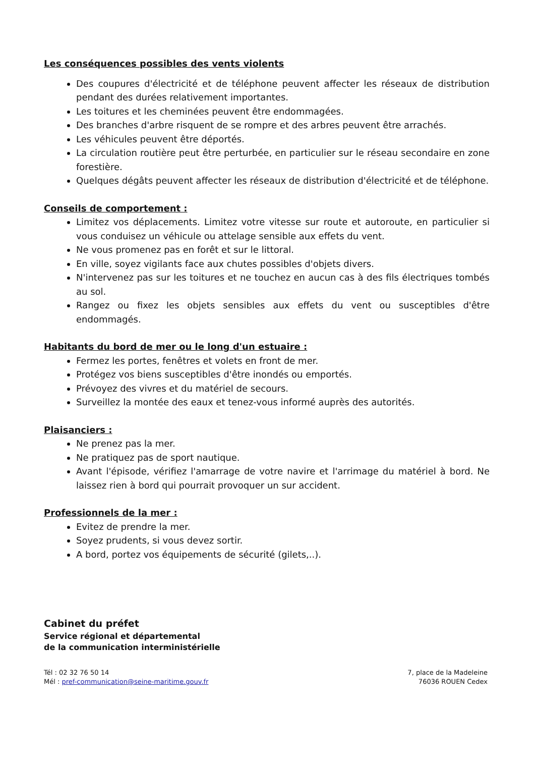Les conséquences possibles des vents violents
Des coupures d'électricité et de téléphone peuvent affecter les réseaux de distribution pendant des durées relativement importantes.
Les toitures et les cheminées peuvent être endommagées.
Des branches d'arbre risquent de se rompre et des arbres peuvent être arrachés.
Les véhicules peuvent être déportés.
La circulation routière peut être perturbée, en particulier sur le réseau secondaire en zone forestière.
Quelques dégâts peuvent affecter les réseaux de distribution d'électricité et de téléphone.
Conseils de comportement :
Limitez vos déplacements. Limitez votre vitesse sur route et autoroute, en particulier si vous conduisez un véhicule ou attelage sensible aux effets du vent.
Ne vous promenez pas en forêt et sur le littoral.
En ville, soyez vigilants face aux chutes possibles d'objets divers.
N'intervenez pas sur les toitures et ne touchez en aucun cas à des fils électriques tombés au sol.
Rangez ou fixez les objets sensibles aux effets du vent ou susceptibles d'être endommagés.
Habitants du bord de mer ou le long d'un estuaire :
Fermez les portes, fenêtres et volets en front de mer.
Protégez vos biens susceptibles d'être inondés ou emportés.
Prévoyez des vivres et du matériel de secours.
Surveillez la montée des eaux et tenez-vous informé auprès des autorités.
Plaisanciers :
Ne prenez pas la mer.
Ne pratiquez pas de sport nautique.
Avant l'épisode, vérifiez l'amarrage de votre navire et l'arrimage du matériel à bord. Ne laissez rien à bord qui pourrait provoquer un sur accident.
Professionnels de la mer :
Evitez de prendre la mer.
Soyez prudents, si vous devez sortir.
A bord, portez vos équipements de sécurité (gilets,..).
Cabinet du préfet
Service régional et départemental
de la communication interministérielle
Tél : 02 32 76 50 14
Mél : pref-communication@seine-maritime.gouv.fr
7, place de la Madeleine
76036 ROUEN Cedex